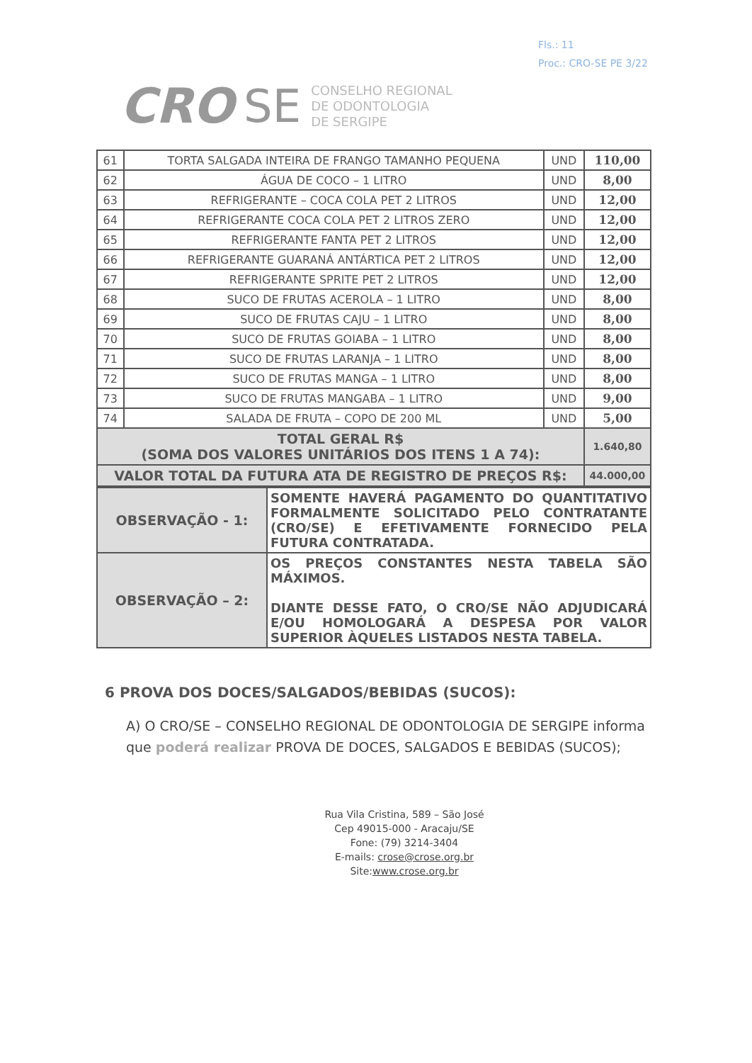Fls.: 11
Proc.: CRO-SE PE 3/22
CRO SE CONSELHO REGIONAL
DE ODONTOLOGIA
DE SERGIPE
| 61 | TORTA SALGADA INTEIRA DE FRANGO TAMANHO PEQUENA | UND | 110,00 |
| 62 | ÁGUA DE COCO – 1 LITRO | UND | 8,00 |
| 63 | REFRIGERANTE – COCA COLA PET 2 LITROS | UND | 12,00 |
| 64 | REFRIGERANTE COCA COLA PET 2 LITROS ZERO | UND | 12,00 |
| 65 | REFRIGERANTE FANTA PET 2 LITROS | UND | 12,00 |
| 66 | REFRIGERANTE GUARANÁ ANTÁRTICA PET 2 LITROS | UND | 12,00 |
| 67 | REFRIGERANTE SPRITE PET 2 LITROS | UND | 12,00 |
| 68 | SUCO DE FRUTAS ACEROLA – 1 LITRO | UND | 8,00 |
| 69 | SUCO DE FRUTAS CAJU – 1 LITRO | UND | 8,00 |
| 70 | SUCO DE FRUTAS GOIABA – 1 LITRO | UND | 8,00 |
| 71 | SUCO DE FRUTAS LARANJA – 1 LITRO | UND | 8,00 |
| 72 | SUCO DE FRUTAS MANGA – 1 LITRO | UND | 8,00 |
| 73 | SUCO DE FRUTAS MANGABA – 1 LITRO | UND | 9,00 |
| 74 | SALADA DE FRUTA – COPO DE 200 ML | UND | 5,00 |
| TOTAL GERAL R$ (SOMA DOS VALORES UNITÁRIOS DOS ITENS 1 A 74): | | | 1.640,80 |
| VALOR TOTAL DA FUTURA ATA DE REGISTRO DE PREÇOS R$: | | | 44.000,00 |
| OBSERVAÇÃO - 1: | SOMENTE HAVERÁ PAGAMENTO DO QUANTITATIVO FORMALMENTE SOLICITADO PELO CONTRATANTE (CRO/SE) E EFETIVAMENTE FORNECIDO PELA FUTURA CONTRATADA. |
| OBSERVAÇÃO – 2: | OS PREÇOS CONSTANTES NESTA TABELA SÃO MÁXIMOS. DIANTE DESSE FATO, O CRO/SE NÃO ADJUDICARÁ E/OU HOMOLOGARÁ A DESPESA POR VALOR SUPERIOR ÀQUELES LISTADOS NESTA TABELA. |
6 PROVA DOS DOCES/SALGADOS/BEBIDAS (SUCOS):
A) O CRO/SE – CONSELHO REGIONAL DE ODONTOLOGIA DE SERGIPE informa que poderá realizar PROVA DE DOCES, SALGADOS E BEBIDAS (SUCOS);
Rua Vila Cristina, 589 – São José
Cep 49015-000 - Aracaju/SE
Fone: (79) 3214-3404
E-mails: crose@crose.org.br
Site:www.crose.org.br